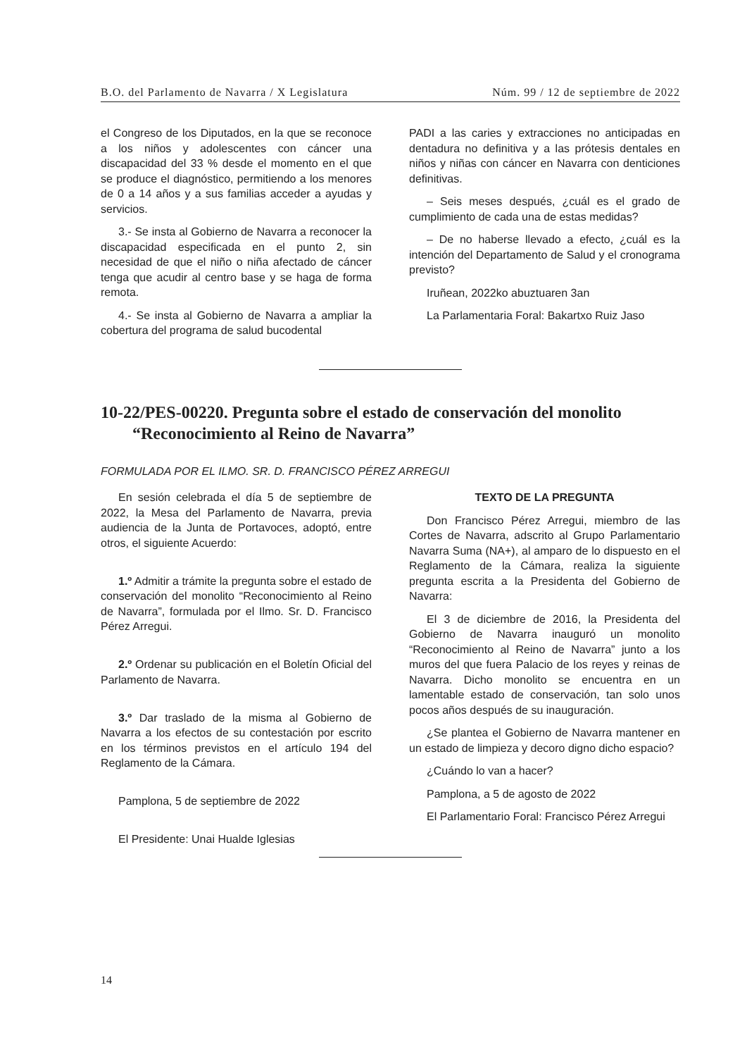B.O. del Parlamento de Navarra / X Legislatura Núm. 99 / 12 de septiembre de 2022
el Congreso de los Diputados, en la que se reconoce a los niños y adolescentes con cáncer una discapacidad del 33 % desde el momento en el que se produce el diagnóstico, permitiendo a los menores de 0 a 14 años y a sus familias acceder a ayudas y servicios.
3.- Se insta al Gobierno de Navarra a reconocer la discapacidad especificada en el punto 2, sin necesidad de que el niño o niña afectado de cáncer tenga que acudir al centro base y se haga de forma remota.
4.- Se insta al Gobierno de Navarra a ampliar la cobertura del programa de salud bucodental
PADI a las caries y extracciones no anticipadas en dentadura no definitiva y a las prótesis dentales en niños y niñas con cáncer en Navarra con denticiones definitivas.
– Seis meses después, ¿cuál es el grado de cumplimiento de cada una de estas medidas?
– De no haberse llevado a efecto, ¿cuál es la intención del Departamento de Salud y el cronograma previsto?
Iruñean, 2022ko abuztuaren 3an
La Parlamentaria Foral: Bakartxo Ruiz Jaso
10-22/PES-00220. Pregunta sobre el estado de conservación del monolito “Reconocimiento al Reino de Navarra”
FORMULADA POR EL ILMO. SR. D. FRANCISCO PÉREZ ARREGUI
En sesión celebrada el día 5 de septiembre de 2022, la Mesa del Parlamento de Navarra, previa audiencia de la Junta de Portavoces, adoptó, entre otros, el siguiente Acuerdo:
1.º Admitir a trámite la pregunta sobre el estado de conservación del monolito “Reconocimiento al Reino de Navarra”, formulada por el Ilmo. Sr. D. Francisco Pérez Arregui.
2.º Ordenar su publicación en el Boletín Oficial del Parlamento de Navarra.
3.º Dar traslado de la misma al Gobierno de Navarra a los efectos de su contestación por escrito en los términos previstos en el artículo 194 del Reglamento de la Cámara.
Pamplona, 5 de septiembre de 2022
El Presidente: Unai Hualde Iglesias
TEXTO DE LA PREGUNTA
Don Francisco Pérez Arregui, miembro de las Cortes de Navarra, adscrito al Grupo Parlamentario Navarra Suma (NA+), al amparo de lo dispuesto en el Reglamento de la Cámara, realiza la siguiente pregunta escrita a la Presidenta del Gobierno de Navarra:
El 3 de diciembre de 2016, la Presidenta del Gobierno de Navarra inauguró un monolito “Reconocimiento al Reino de Navarra” junto a los muros del que fuera Palacio de los reyes y reinas de Navarra. Dicho monolito se encuentra en un lamentable estado de conservación, tan solo unos pocos años después de su inauguración.
¿Se plantea el Gobierno de Navarra mantener en un estado de limpieza y decoro digno dicho espacio?
¿Cuándo lo van a hacer?
Pamplona, a 5 de agosto de 2022
El Parlamentario Foral: Francisco Pérez Arregui
14